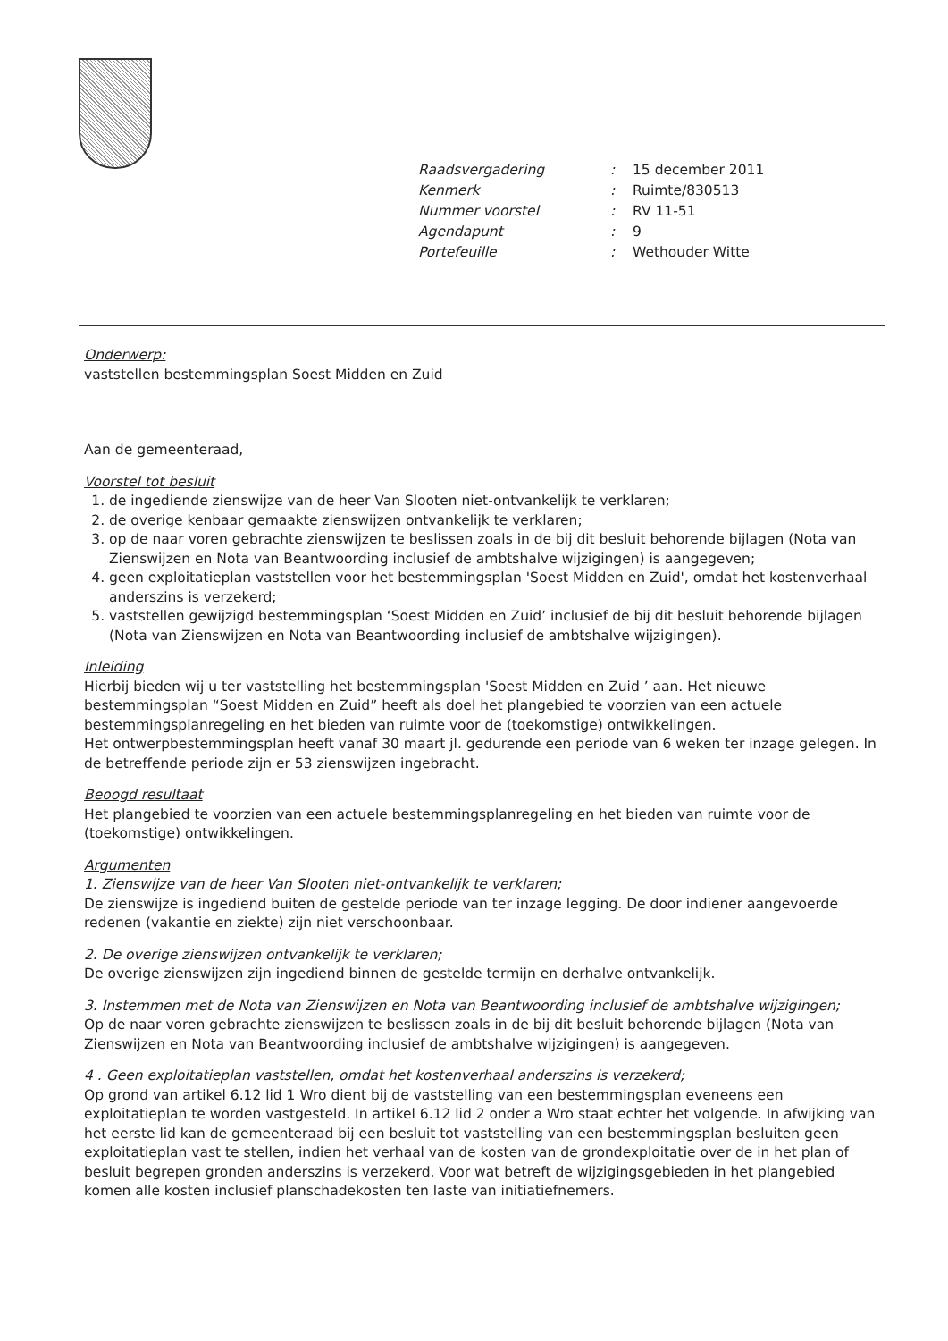| Raadsvergadering | : | 15 december 2011 |
| Kenmerk | : | Ruimte/830513 |
| Nummer voorstel | : | RV 11-51 |
| Agendapunt | : | 9 |
| Portefeuille | : | Wethouder Witte |
Onderwerp:
vaststellen bestemmingsplan Soest Midden en Zuid
Aan de gemeenteraad,
Voorstel tot besluit
1. de ingediende zienswijze van de heer Van Slooten niet-ontvankelijk te verklaren;
2. de overige kenbaar gemaakte zienswijzen ontvankelijk te verklaren;
3. op de naar voren gebrachte zienswijzen te beslissen zoals in de bij dit besluit behorende bijlagen (Nota van Zienswijzen en Nota van Beantwoording inclusief de ambtshalve wijzigingen) is aangegeven;
4. geen exploitatieplan vaststellen voor het bestemmingsplan 'Soest Midden en Zuid', omdat het kostenverhaal anderszins is verzekerd;
5. vaststellen gewijzigd bestemmingsplan ‘Soest Midden en Zuid’ inclusief de bij dit besluit behorende bijlagen (Nota van Zienswijzen en Nota van Beantwoording inclusief de ambtshalve wijzigingen).
Inleiding
Hierbij bieden wij u ter vaststelling het bestemmingsplan 'Soest Midden en Zuid ’ aan. Het nieuwe bestemmingsplan “Soest Midden en Zuid” heeft als doel het plangebied te voorzien van een actuele bestemmingsplanregeling en het bieden van ruimte voor de (toekomstige) ontwikkelingen.
Het ontwerpbestemmingsplan heeft vanaf 30 maart jl. gedurende een periode van 6 weken ter inzage gelegen. In de betreffende periode zijn er 53 zienswijzen ingebracht.
Beoogd resultaat
Het plangebied te voorzien van een actuele bestemmingsplanregeling en het bieden van ruimte voor de (toekomstige) ontwikkelingen.
Argumenten
1. Zienswijze van de heer Van Slooten niet-ontvankelijk te verklaren;
De zienswijze is ingediend buiten de gestelde periode van ter inzage legging. De door indiener aangevoerde redenen (vakantie en ziekte) zijn niet verschoonbaar.
2. De overige zienswijzen ontvankelijk te verklaren;
De overige zienswijzen zijn ingediend binnen de gestelde termijn en derhalve ontvankelijk.
3. Instemmen met de Nota van Zienswijzen en Nota van Beantwoording inclusief de ambtshalve wijzigingen;
Op de naar voren gebrachte zienswijzen te beslissen zoals in de bij dit besluit behorende bijlagen (Nota van Zienswijzen en Nota van Beantwoording inclusief de ambtshalve wijzigingen) is aangegeven.
4 . Geen exploitatieplan vaststellen, omdat het kostenverhaal anderszins is verzekerd;
Op grond van artikel 6.12 lid 1 Wro dient bij de vaststelling van een bestemmingsplan eveneens een exploitatieplan te worden vastgesteld. In artikel 6.12 lid 2 onder a Wro staat echter het volgende. In afwijking van het eerste lid kan de gemeenteraad bij een besluit tot vaststelling van een bestemmingsplan besluiten geen exploitatieplan vast te stellen, indien het verhaal van de kosten van de grondexploitatie over de in het plan of besluit begrepen gronden anderszins is verzekerd. Voor wat betreft de wijzigingsgebieden in het plangebied komen alle kosten inclusief planschadekosten ten laste van initiatiefnemers.